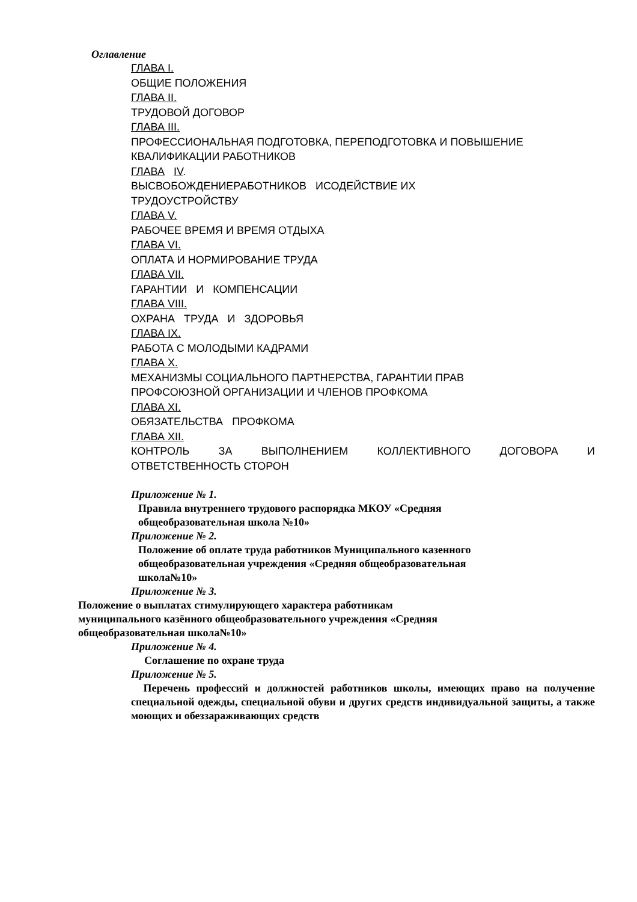Оглавление
ГЛАВА I.
ОБЩИЕ ПОЛОЖЕНИЯ
ГЛАВА II.
ТРУДОВОЙ ДОГОВОР
ГЛАВА III.
ПРОФЕССИОНАЛЬНАЯ ПОДГОТОВКА, ПЕРЕПОДГОТОВКА И ПОВЫШЕНИЕ КВАЛИФИКАЦИИ РАБОТНИКОВ
ГЛАВА IV.
ВЫСВОБОЖДЕНИЕРАБОТНИКОВ ИСОДЕЙСТВИЕ ИХ
ТРУДОУСТРОЙСТВУ
ГЛАВА V.
РАБОЧЕЕ ВРЕМЯ И ВРЕМЯ ОТДЫХА
ГЛАВА VI.
ОПЛАТА И НОРМИРОВАНИЕ ТРУДА
ГЛАВА VII.
ГАРАНТИИ И КОМПЕНСАЦИИ
ГЛАВА VIII.
ОХРАНА ТРУДА И ЗДОРОВЬЯ
ГЛАВА IX.
РАБОТА С МОЛОДЫМИ КАДРАМИ
ГЛАВА X.
МЕХАНИЗМЫ СОЦИАЛЬНОГО ПАРТНЕРСТВА, ГАРАНТИИ ПРАВ
ПРОФСОЮЗНОЙ ОРГАНИЗАЦИИ И ЧЛЕНОВ ПРОФКОМА
ГЛАВА XI.
ОБЯЗАТЕЛЬСТВА ПРОФКОМА
ГЛАВА XII.
КОНТРОЛЬ ЗА ВЫПОЛНЕНИЕМ КОЛЛЕКТИВНОГО ДОГОВОРА И
ОТВЕТСТВЕННОСТЬ СТОРОН
Приложение № 1.
Правила внутреннего трудового распорядка МКОУ «Средняя
общеобразовательная школа №10»
Приложение № 2.
Положение об оплате труда работников Муниципального казенного
общеобразовательная учреждения «Средняя общеобразовательная
школа№10»
Приложение № 3.
Положение о выплатах стимулирующего характера работникам
муниципального казённого общеобразовательного учреждения «Средняя
общеобразовательная школа№10»
Приложение № 4.
Соглашение по охране труда
Приложение № 5.
Перечень профессий и должностей работников школы, имеющих право на получение специальной одежды, специальной обуви и других средств индивидуальной защиты, а также моющих и обеззараживающих средств